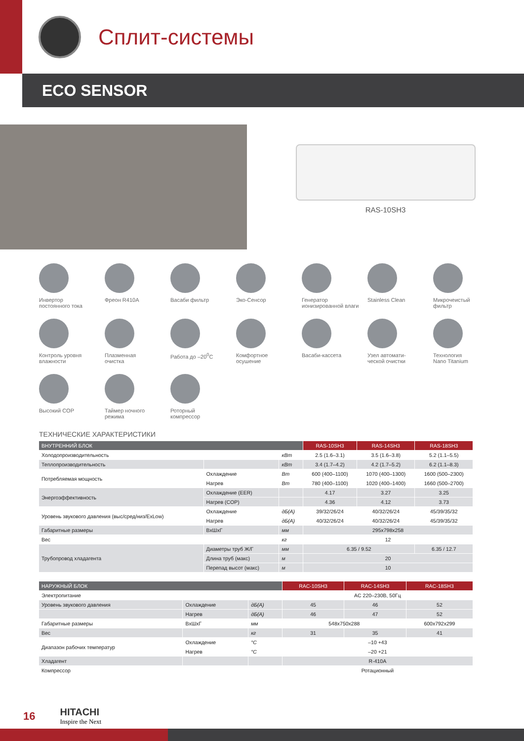Сплит-системы
ECO SENSOR
RAS-10SH3
Инвертор
постоянного тока
Фреон R410A
Васаби фильтр
Эко-Сенсор
Генератор
ионизированной влаги
Stainless Clean
Микрочеистый
фильтр
Контроль уровня
влажности
Плазменная
очистка
Работа до –20<sup>0</sup>C
Комфортное
осушение
Васаби-кассета
Узел автомати-
ческой очистки
Технология
Nano Titanium
Высокий COP
Таймер ночного
режима
Роторный
компрессор
ТЕХНИЧЕСКИЕ ХАРАКТЕРИСТИКИ
| ВНУТРЕННИЙ БЛОК | | | RAS-10SH3 | RAS-14SH3 | RAS-18SH3 |
| --- | --- | --- | --- | --- | --- |
| Холодопроизводительность | | кВт | 2.5 (1.6–3.1) | 3.5 (1.6–3.8) | 5.2 (1.1–5.5) |
| Теплопроизводительность | | кВт | 3.4 (1.7–4.2) | 4.2 (1.7–5.2) | 6.2 (1.1–8.3) |
| Потребляемая мощность | Охлаждение | Вт | 600 (400–1100) | 1070 (400–1300) | 1600 (500–2300) |
| | Нагрев | Вт | 780 (400–1100) | 1020 (400–1400) | 1660 (500–2700) |
| Энергоэффективность | Охлаждение (EER) | | 4.17 | 3.27 | 3.25 |
| | Нагрев (COP) | | 4.36 | 4.12 | 3.73 |
| Уровень звукового давления (выс/сред/низ/ExLow) | Охлаждение | дБ(А) | 39/32/26/24 | 40/32/26/24 | 45/39/35/32 |
| | Нагрев | дБ(А) | 40/32/26/24 | 40/32/26/24 | 45/39/35/32 |
| Габаритные размеры | ВxШxГ | мм | 295x798x258 | | |
| Вес | | кг | 12 | | |
| Трубопровод хладагента | Диаметры труб Ж/Г | мм | 6.35 / 9.52 | | 6.35 / 12.7 |
| | Длина труб (макс) | м | 20 | | |
| | Перепад высот (макс) | м | 10 | | |
| НАРУЖНЫЙ БЛОК | | | RAC-10SH3 | RAC-14SH3 | RAC-18SH3 |
| --- | --- | --- | --- | --- | --- |
| Электропитание | | | AC 220–230В, 50Гц | | |
| Уровень звукового давления | Охлаждение | дБ(А) | 45 | 46 | 52 |
| | Нагрев | дБ(А) | 46 | 47 | 52 |
| Габаритные размеры | ВxШxГ | мм | 548x750x288 | | 600x792x299 |
| Вес | | кг | 31 | 35 | 41 |
| Диапазон рабочих температур | Охлаждение | °C | –10 +43 | | |
| | Нагрев | °C | –20 +21 | | |
| Хладагент | | | R-410A | | |
| Компрессор | | | Ротационный | | |
16
HITACHI
Inspire the Next